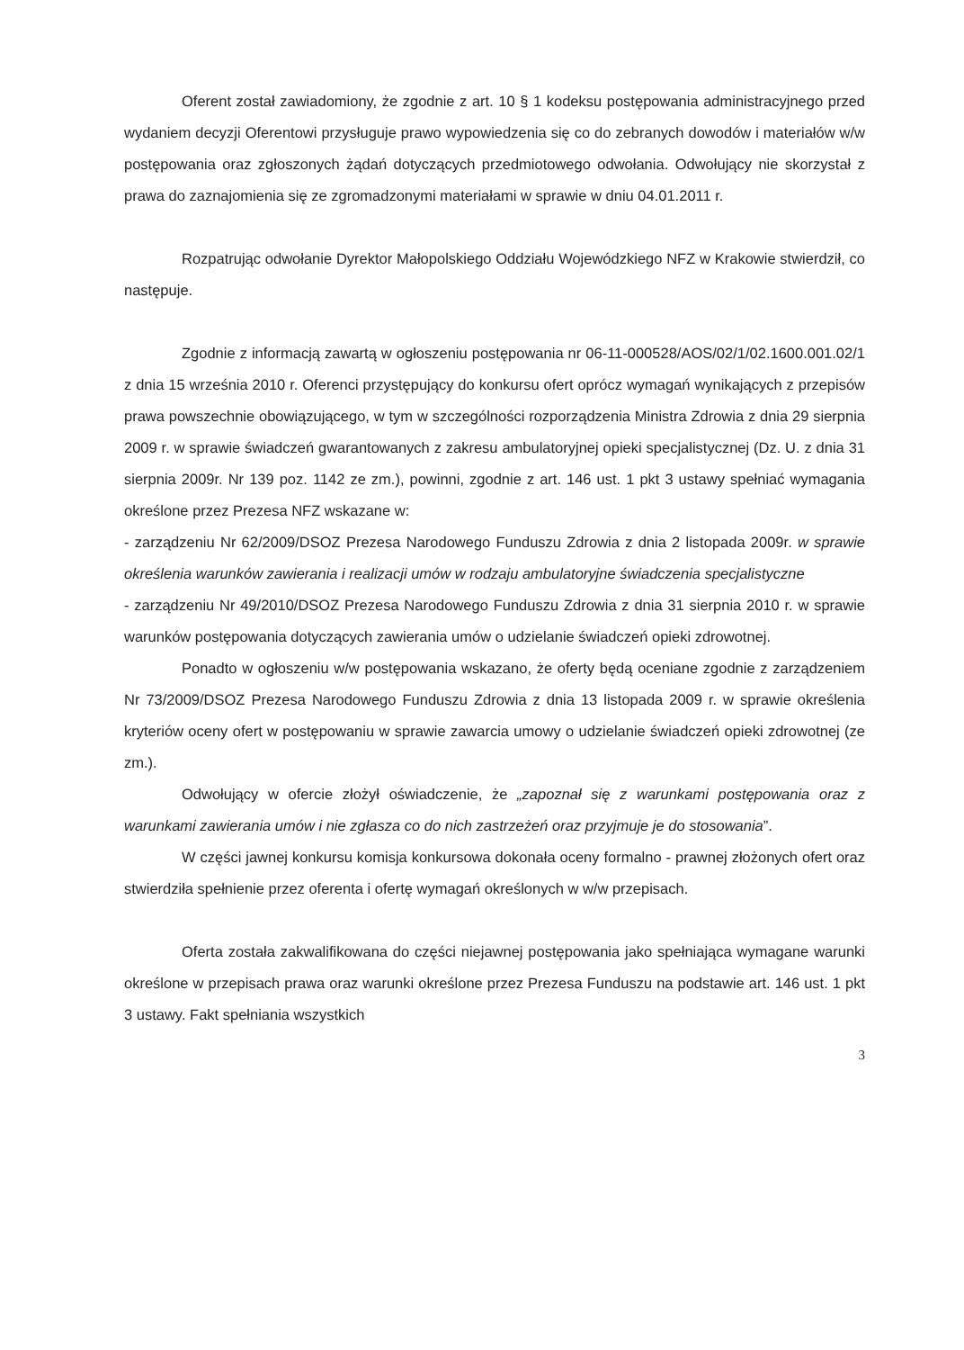Oferent został zawiadomiony, że zgodnie z art. 10 § 1 kodeksu postępowania administracyjnego przed wydaniem decyzji Oferentowi przysługuje prawo wypowiedzenia się co do zebranych dowodów i materiałów w/w postępowania oraz zgłoszonych żądań dotyczących przedmiotowego odwołania. Odwołujący nie skorzystał z prawa do zaznajomienia się ze zgromadzonymi materiałami w sprawie w dniu 04.01.2011 r.
Rozpatrując odwołanie Dyrektor Małopolskiego Oddziału Wojewódzkiego NFZ w Krakowie stwierdził, co następuje.
Zgodnie z informacją zawartą w ogłoszeniu postępowania nr 06-11-000528/AOS/02/1/02.1600.001.02/1 z dnia 15 września 2010 r. Oferenci przystępujący do konkursu ofert oprócz wymagań wynikających z przepisów prawa powszechnie obowiązującego, w tym w szczególności rozporządzenia Ministra Zdrowia z dnia 29 sierpnia 2009 r. w sprawie świadczeń gwarantowanych z zakresu ambulatoryjnej opieki specjalistycznej (Dz. U. z dnia 31 sierpnia 2009r. Nr 139 poz. 1142 ze zm.), powinni, zgodnie z art. 146 ust. 1 pkt 3 ustawy spełniać wymagania określone przez Prezesa NFZ wskazane w:
- zarządzeniu Nr 62/2009/DSOZ Prezesa Narodowego Funduszu Zdrowia z dnia 2 listopada 2009r. w sprawie określenia warunków zawierania i realizacji umów w rodzaju ambulatoryjne świadczenia specjalistyczne
- zarządzeniu Nr 49/2010/DSOZ Prezesa Narodowego Funduszu Zdrowia z dnia 31 sierpnia 2010 r. w sprawie warunków postępowania dotyczących zawierania umów o udzielanie świadczeń opieki zdrowotnej.
Ponadto w ogłoszeniu w/w postępowania wskazano, że oferty będą oceniane zgodnie z zarządzeniem Nr 73/2009/DSOZ Prezesa Narodowego Funduszu Zdrowia z dnia 13 listopada 2009 r. w sprawie określenia kryteriów oceny ofert w postępowaniu w sprawie zawarcia umowy o udzielanie świadczeń opieki zdrowotnej (ze zm.).
Odwołujący w ofercie złożył oświadczenie, że „zapoznał się z warunkami postępowania oraz z warunkami zawierania umów i nie zgłasza co do nich zastrzeżeń oraz przyjmuje je do stosowania”.
W części jawnej konkursu komisja konkursowa dokonała oceny formalno - prawnej złożonych ofert oraz stwierdziła spełnienie przez oferenta i ofertę wymagań określonych w w/w przepisach.
Oferta została zakwalifikowana do części niejawnej postępowania jako spełniająca wymagane warunki określone w przepisach prawa oraz warunki określone przez Prezesa Funduszu na podstawie art. 146 ust. 1 pkt 3 ustawy. Fakt spełniania wszystkich
3